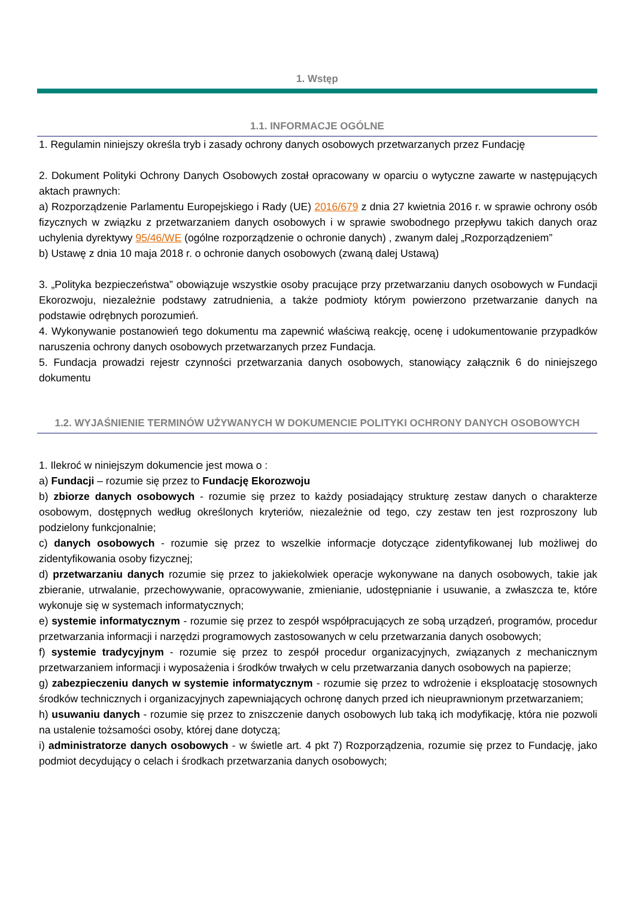1. Wstęp
1.1. INFORMACJE OGÓLNE
1. Regulamin niniejszy określa tryb i zasady ochrony danych osobowych przetwarzanych przez Fundację
2. Dokument Polityki Ochrony Danych Osobowych został opracowany w oparciu o wytyczne zawarte w następujących aktach prawnych:
a) Rozporządzenie Parlamentu Europejskiego i Rady (UE) 2016/679 z dnia 27 kwietnia 2016 r. w sprawie ochrony osób fizycznych w związku z przetwarzaniem danych osobowych i w sprawie swobodnego przepływu takich danych oraz uchylenia dyrektywy 95/46/WE (ogólne rozporządzenie o ochronie danych) , zwanym dalej „Rozporządzeniem”
b) Ustawę z dnia 10 maja 2018 r. o ochronie danych osobowych (zwaną dalej Ustawą)
3. „Polityka bezpieczeństwa” obowiązuje wszystkie osoby pracujące przy przetwarzaniu danych osobowych w Fundacji Ekorozwoju, niezależnie podstawy zatrudnienia, a także podmioty którym powierzono przetwarzanie danych na podstawie odrębnych porozumień.
4. Wykonywanie postanowień tego dokumentu ma zapewnić właściwą reakcję, ocenę i udokumentowanie przypadków naruszenia ochrony danych osobowych przetwarzanych przez Fundacja.
5. Fundacja prowadzi rejestr czynności przetwarzania danych osobowych, stanowiący załącznik 6 do niniejszego dokumentu
1.2. WYJAŚNIENIE TERMINÓW UŻYWANYCH W DOKUMENCIE POLITYKI OCHRONY DANYCH OSOBOWYCH
1. Ilekroć w niniejszym dokumencie jest mowa o :
a) Fundacji – rozumie się przez to Fundację Ekorozwoju
b) zbiorze danych osobowych - rozumie się przez to każdy posiadający strukturę zestaw danych o charakterze osobowym, dostępnych według określonych kryteriów, niezależnie od tego, czy zestaw ten jest rozproszony lub podzielony funkcjonalnie;
c) danych osobowych - rozumie się przez to wszelkie informacje dotyczące zidentyfikowanej lub możliwej do zidentyfikowania osoby fizycznej;
d) przetwarzaniu danych rozumie się przez to jakiekolwiek operacje wykonywane na danych osobowych, takie jak zbieranie, utrwalanie, przechowywanie, opracowywanie, zmienianie, udostępnianie i usuwanie, a zwłaszcza te, które wykonuje się w systemach informatycznych;
e) systemie informatycznym - rozumie się przez to zespół współpracujących ze sobą urządzeń, programów, procedur przetwarzania informacji i narzędzi programowych zastosowanych w celu przetwarzania danych osobowych;
f) systemie tradycyjnym - rozumie się przez to zespół procedur organizacyjnych, związanych z mechanicznym przetwarzaniem informacji i wyposażenia i środków trwałych w celu przetwarzania danych osobowych na papierze;
g) zabezpieczeniu danych w systemie informatycznym - rozumie się przez to wdrożenie i eksploatację stosownych środków technicznych i organizacyjnych zapewniających ochronę danych przed ich nieuprawnionym przetwarzaniem;
h) usuwaniu danych - rozumie się przez to zniszczenie danych osobowych lub taką ich modyfikację, która nie pozwoli na ustalenie tożsamości osoby, której dane dotyczą;
i) administratorze danych osobowych - w świetle art. 4 pkt 7) Rozporządzenia, rozumie się przez to Fundację, jako podmiot decydujący o celach i środkach przetwarzania danych osobowych;